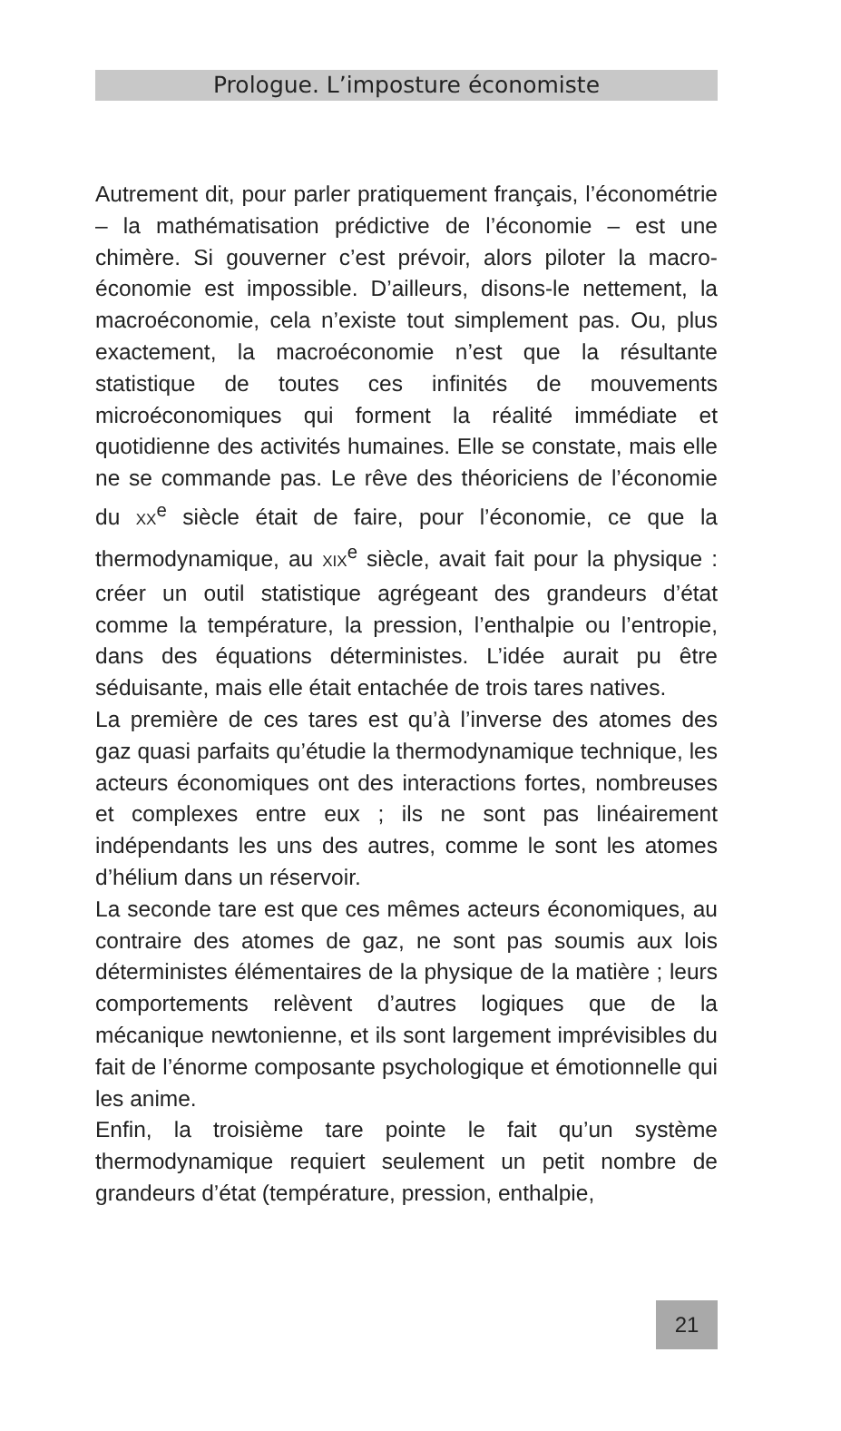Prologue. L’imposture économiste
Autrement dit, pour parler pratiquement français, l’éco­nométrie – la mathématisation prédictive de l’économie – est une chimère. Si gouverner c’est prévoir, alors piloter la macro-économie est impossible. D’ailleurs, disons-le net­tement, la macroéconomie, cela n’existe tout simplement pas. Ou, plus exactement, la macroéconomie n’est que la résultante statistique de toutes ces infinités de mouve­ments microéconomiques qui forment la réalité immédiate et quotidienne des activités humaines. Elle se constate, mais elle ne se commande pas. Le rêve des théoriciens de l’économie du XX<sup>e</sup> siècle était de faire, pour l’écono­mie, ce que la thermodynamique, au XIX<sup>e</sup> siècle, avait fait pour la physique : créer un outil statistique agrégeant des grandeurs d’état comme la température, la pression, l’en­thalpie ou l’entropie, dans des équations déterministes. L’idée aurait pu être séduisante, mais elle était entachée de trois tares natives.
La première de ces tares est qu’à l’inverse des atomes des gaz quasi parfaits qu’étudie la thermodynamique technique, les acteurs économiques ont des interactions fortes, nombreuses et complexes entre eux ; ils ne sont pas linéairement indépendants les uns des autres, comme le sont les atomes d’hélium dans un réservoir.
La seconde tare est que ces mêmes acteurs économiques, au contraire des atomes de gaz, ne sont pas soumis aux lois déterministes élémentaires de la physique de la matière ; leurs comportements relèvent d’autres logiques que de la mécanique newtonienne, et ils sont largement imprévisibles du fait de l’énorme composante psychologique et émotionnelle qui les anime.
Enfin, la troisième tare pointe le fait qu’un système thermodynamique requiert seulement un petit nombre de grandeurs d’état (température, pression, enthalpie,
21